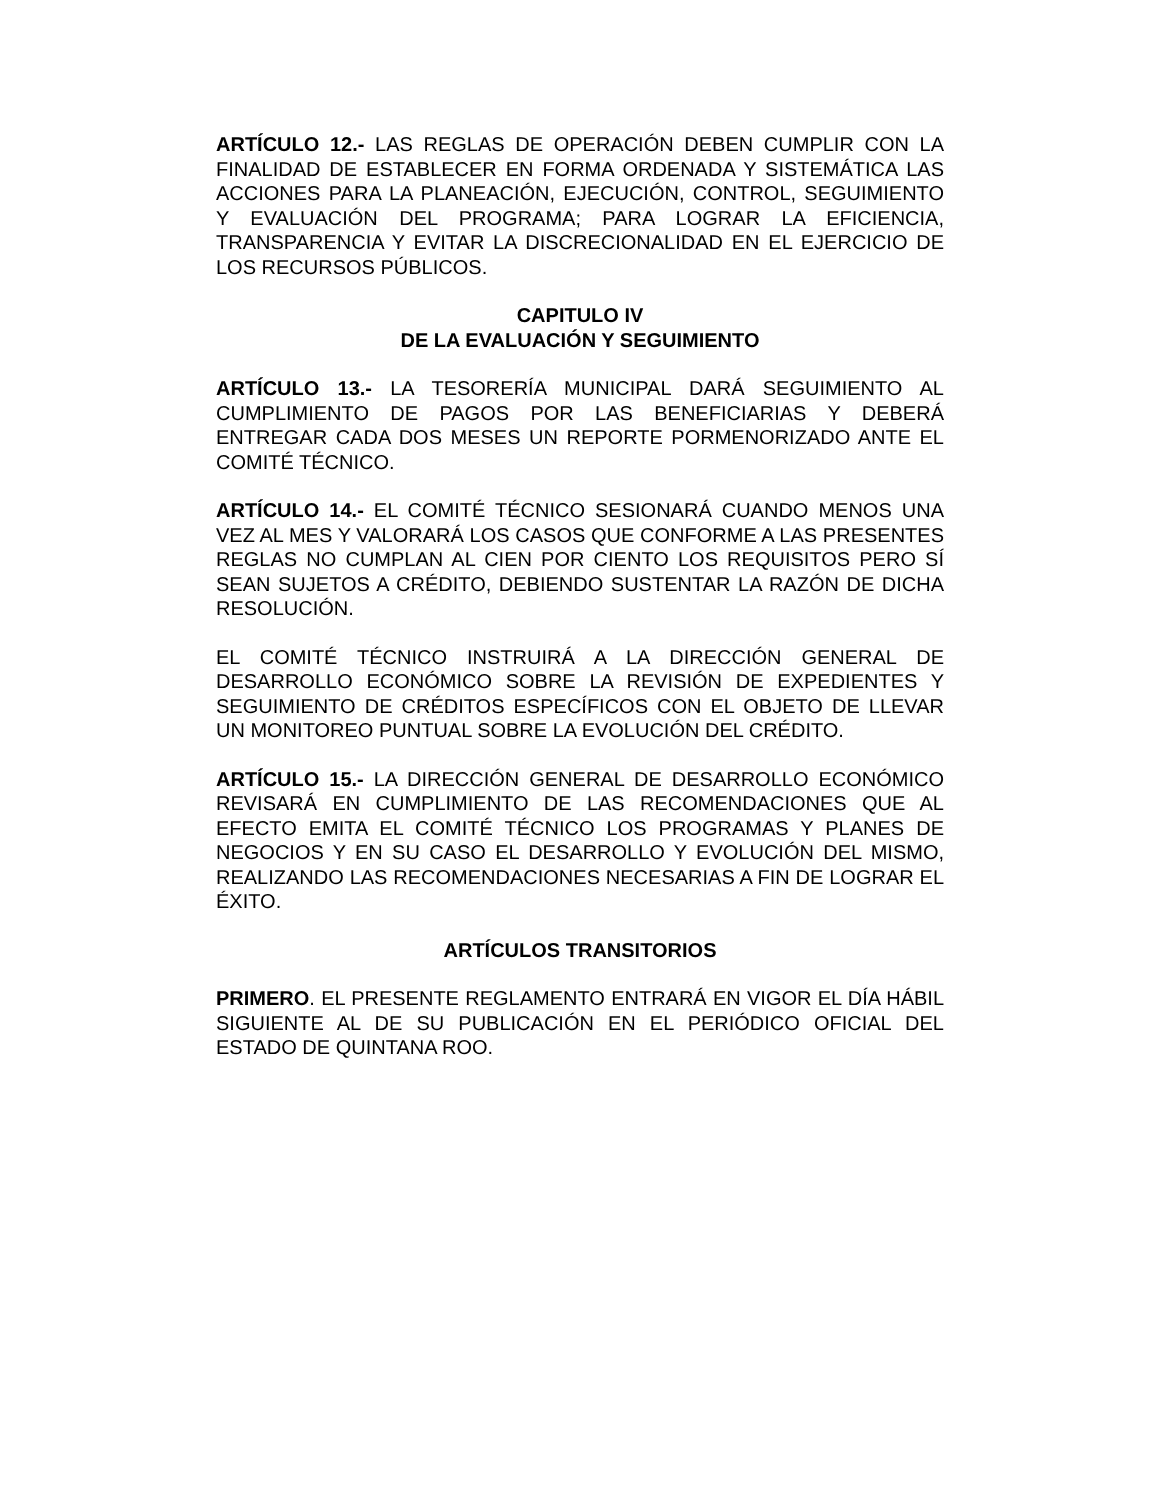ARTÍCULO 12.- LAS REGLAS DE OPERACIÓN DEBEN CUMPLIR CON LA FINALIDAD DE ESTABLECER EN FORMA ORDENADA Y SISTEMÁTICA LAS ACCIONES PARA LA PLANEACIÓN, EJECUCIÓN, CONTROL, SEGUIMIENTO Y EVALUACIÓN DEL PROGRAMA; PARA LOGRAR LA EFICIENCIA, TRANSPARENCIA Y EVITAR LA DISCRECIONALIDAD EN EL EJERCICIO DE LOS RECURSOS PÚBLICOS.
CAPITULO IV
DE LA EVALUACIÓN Y SEGUIMIENTO
ARTÍCULO 13.- LA TESORERÍA MUNICIPAL DARÁ SEGUIMIENTO AL CUMPLIMIENTO DE PAGOS POR LAS BENEFICIARIAS Y DEBERÁ ENTREGAR CADA DOS MESES UN REPORTE PORMENORIZADO ANTE EL COMITÉ TÉCNICO.
ARTÍCULO 14.- EL COMITÉ TÉCNICO SESIONARÁ CUANDO MENOS UNA VEZ AL MES Y VALORARÁ LOS CASOS QUE CONFORME A LAS PRESENTES REGLAS NO CUMPLAN AL CIEN POR CIENTO LOS REQUISITOS PERO SÍ SEAN SUJETOS A CRÉDITO, DEBIENDO SUSTENTAR LA RAZÓN DE DICHA RESOLUCIÓN.
EL COMITÉ TÉCNICO INSTRUIRÁ A LA DIRECCIÓN GENERAL DE DESARROLLO ECONÓMICO SOBRE LA REVISIÓN DE EXPEDIENTES Y SEGUIMIENTO DE CRÉDITOS ESPECÍFICOS CON EL OBJETO DE LLEVAR UN MONITOREO PUNTUAL SOBRE LA EVOLUCIÓN DEL CRÉDITO.
ARTÍCULO 15.- LA DIRECCIÓN GENERAL DE DESARROLLO ECONÓMICO REVISARÁ EN CUMPLIMIENTO DE LAS RECOMENDACIONES QUE AL EFECTO EMITA EL COMITÉ TÉCNICO LOS PROGRAMAS Y PLANES DE NEGOCIOS Y EN SU CASO EL DESARROLLO Y EVOLUCIÓN DEL MISMO, REALIZANDO LAS RECOMENDACIONES NECESARIAS A FIN DE LOGRAR EL ÉXITO.
ARTÍCULOS TRANSITORIOS
PRIMERO. EL PRESENTE REGLAMENTO ENTRARÁ EN VIGOR EL DÍA HÁBIL SIGUIENTE AL DE SU PUBLICACIÓN EN EL PERIÓDICO OFICIAL DEL ESTADO DE QUINTANA ROO.